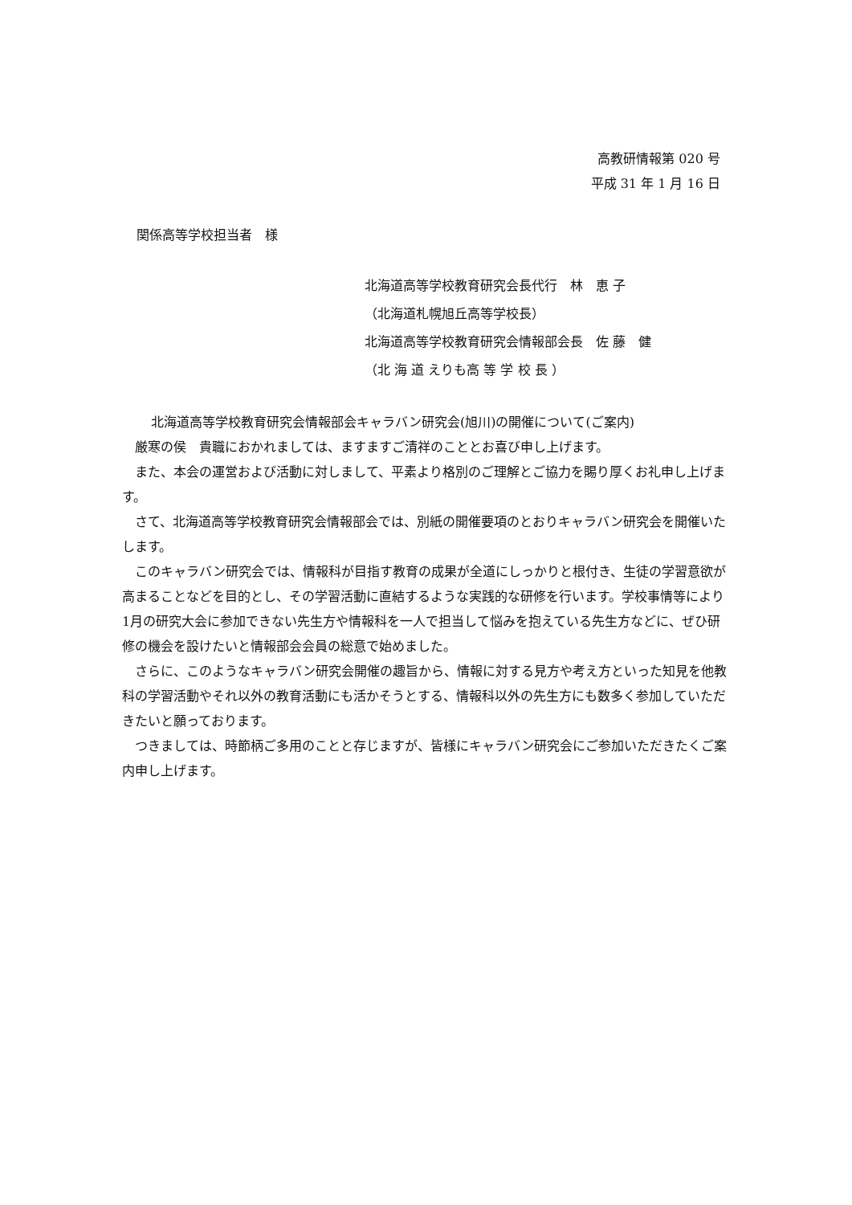高教研情報第 020 号
平成 31 年 1 月 16 日
関係高等学校担当者　様
北海道高等学校教育研究会長代行　林　恵 子
（北海道札幌旭丘高等学校長）
北海道高等学校教育研究会情報部会長　佐 藤　健
（北 海 道 えりも高 等 学 校 長 ）
北海道高等学校教育研究会情報部会キャラバン研究会(旭川)の開催について(ご案内)
厳寒の侯　貴職におかれましては、ますますご清祥のこととお喜び申し上げます。
また、本会の運営および活動に対しまして、平素より格別のご理解とご協力を賜り厚くお礼申し上げます。
さて、北海道高等学校教育研究会情報部会では、別紙の開催要項のとおりキャラバン研究会を開催いたします。
このキャラバン研究会では、情報科が目指す教育の成果が全道にしっかりと根付き、生徒の学習意欲が高まることなどを目的とし、その学習活動に直結するような実践的な研修を行います。学校事情等により1月の研究大会に参加できない先生方や情報科を一人で担当して悩みを抱えている先生方などに、ぜひ研修の機会を設けたいと情報部会会員の総意で始めました。
さらに、このようなキャラバン研究会開催の趣旨から、情報に対する見方や考え方といった知見を他教科の学習活動やそれ以外の教育活動にも活かそうとする、情報科以外の先生方にも数多く参加していただきたいと願っております。
つきましては、時節柄ご多用のことと存じますが、皆様にキャラバン研究会にご参加いただきたくご案内申し上げます。